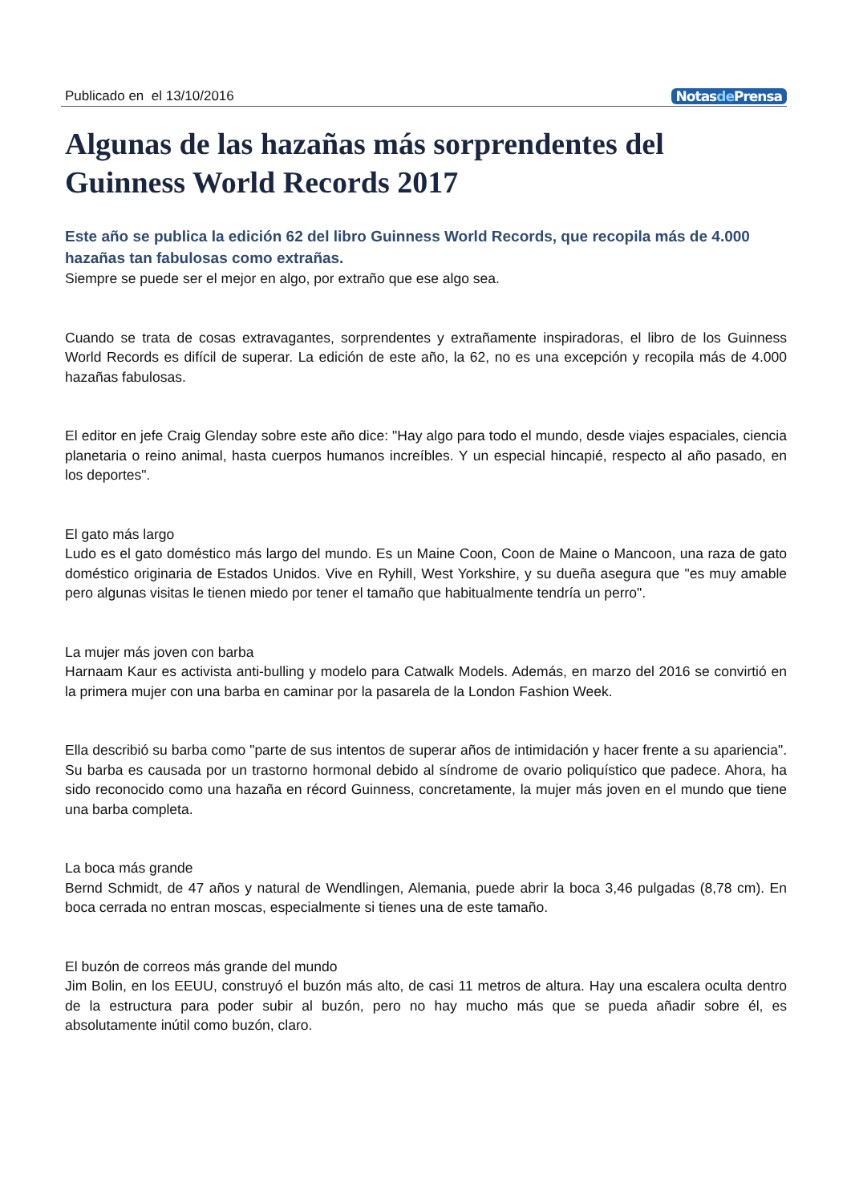Publicado en el 13/10/2016 Notasde Prensa
Algunas de las hazañas más sorprendentes del Guinness World Records 2017
Este año se publica la edición 62 del libro Guinness World Records, que recopila más de 4.000 hazañas tan fabulosas como extrañas.
Siempre se puede ser el mejor en algo, por extraño que ese algo sea.
Cuando se trata de cosas extravagantes, sorprendentes y extrañamente inspiradoras, el libro de los Guinness World Records es difícil de superar. La edición de este año, la 62, no es una excepción y recopila más de 4.000 hazañas fabulosas.
El editor en jefe Craig Glenday sobre este año dice: "Hay algo para todo el mundo, desde viajes espaciales, ciencia planetaria o reino animal, hasta cuerpos humanos increíbles. Y un especial hincapié, respecto al año pasado, en los deportes".
El gato más largo
Ludo es el gato doméstico más largo del mundo. Es un Maine Coon, Coon de Maine o Mancoon, una raza de gato doméstico originaria de Estados Unidos. Vive en Ryhill, West Yorkshire, y su dueña asegura que "es muy amable pero algunas visitas le tienen miedo por tener el tamaño que habitualmente tendría un perro".
La mujer más joven con barba
Harnaam Kaur es activista anti-bulling y modelo para Catwalk Models. Además, en marzo del 2016 se convirtió en la primera mujer con una barba en caminar por la pasarela de la London Fashion Week.
Ella describió su barba como "parte de sus intentos de superar años de intimidación y hacer frente a su apariencia". Su barba es causada por un trastorno hormonal debido al síndrome de ovario poliquístico que padece. Ahora, ha sido reconocido como una hazaña en récord Guinness, concretamente, la mujer más joven en el mundo que tiene una barba completa.
La boca más grande
Bernd Schmidt, de 47 años y natural de Wendlingen, Alemania, puede abrir la boca 3,46 pulgadas (8,78 cm). En boca cerrada no entran moscas, especialmente si tienes una de este tamaño.
El buzón de correos más grande del mundo
Jim Bolin, en los EEUU, construyó el buzón más alto, de casi 11 metros de altura. Hay una escalera oculta dentro de la estructura para poder subir al buzón, pero no hay mucho más que se pueda añadir sobre él, es absolutamente inútil como buzón, claro.